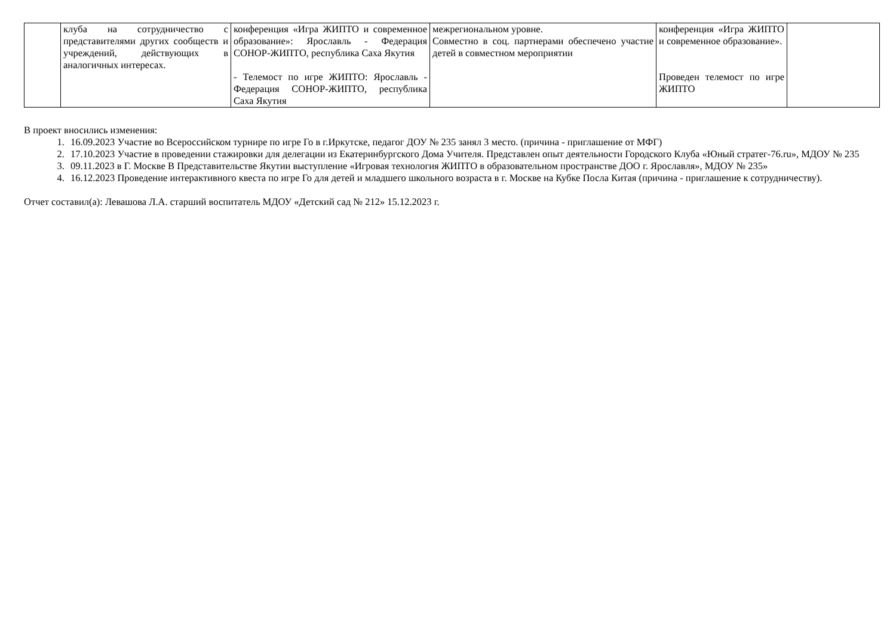| | клуба на сотрудничество с представителями других сообществ и учреждений, действующих в аналогичных интересах. | конференция «Игра ЖИПТО и современное образование»: Ярославль - Федерация СОНОР-ЖИПТО, республика Саха Якутия - Телемост по игре ЖИПТО: Ярославль - Федерация СОНОР-ЖИПТО, республика Саха Якутия | межрегиональном уровне. Совместно в соц. партнерами обеспечено участие детей в совместном мероприятии | конференция «Игра ЖИПТО и современное образование». Проведен телемост по игре ЖИПТО | |
В проект вносились изменения:
1. 16.09.2023 Участие во Всероссийском турнире по игре Го в г.Иркутске, педагог ДОУ № 235 занял 3 место. (причина - приглашение от МФГ)
2. 17.10.2023 Участие в проведении стажировки для делегации из Екатеринбургского Дома Учителя. Представлен опыт деятельности Городского Клуба «Юный стратег-76.ru», МДОУ № 235
3. 09.11.2023 в Г. Москве В Представительстве Якутии выступление «Игровая технология ЖИПТО в образовательном пространстве ДОО г. Ярославля», МДОУ № 235»
4. 16.12.2023 Проведение интерактивного квеста по игре Го для детей и младшего школьного возраста в г. Москве на Кубке Посла Китая (причина - приглашение к сотрудничеству).
Отчет составил(а): Левашова Л.А. старший воспитатель МДОУ «Детский сад № 212» 15.12.2023 г.